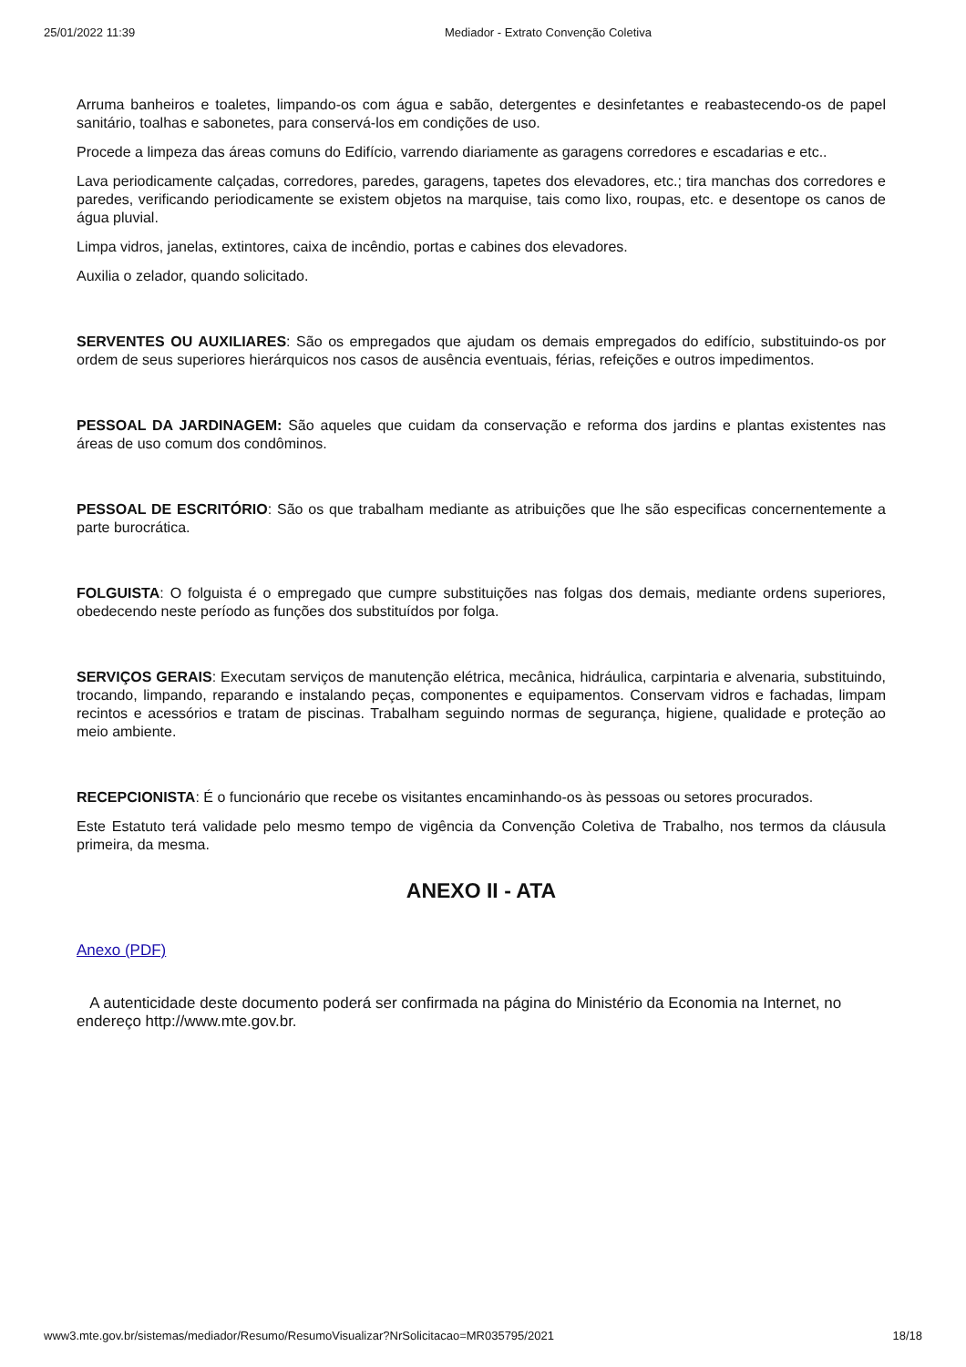25/01/2022 11:39 Mediador - Extrato Convenção Coletiva
Arruma banheiros e toaletes, limpando-os com água e sabão, detergentes e desinfetantes e reabastecendo-os de papel sanitário, toalhas e sabonetes, para conservá-los em condições de uso.
Procede a limpeza das áreas comuns do Edifício, varrendo diariamente as garagens corredores e escadarias e etc..
Lava periodicamente calçadas, corredores, paredes, garagens, tapetes dos elevadores, etc.; tira manchas dos corredores e paredes, verificando periodicamente se existem objetos na marquise, tais como lixo, roupas, etc. e desentope os canos de água pluvial.
Limpa vidros, janelas, extintores, caixa de incêndio, portas e cabines dos elevadores.
Auxilia o zelador, quando solicitado.
SERVENTES OU AUXILIARES: São os empregados que ajudam os demais empregados do edifício, substituindo-os por ordem de seus superiores hierárquicos nos casos de ausência eventuais, férias, refeições e outros impedimentos.
PESSOAL DA JARDINAGEM: São aqueles que cuidam da conservação e reforma dos jardins e plantas existentes nas áreas de uso comum dos condôminos.
PESSOAL DE ESCRITÓRIO: São os que trabalham mediante as atribuições que lhe são especificas concernentemente a parte burocrática.
FOLGUISTA: O folguista é o empregado que cumpre substituições nas folgas dos demais, mediante ordens superiores, obedecendo neste período as funções dos substituídos por folga.
SERVIÇOS GERAIS: Executam serviços de manutenção elétrica, mecânica, hidráulica, carpintaria e alvenaria, substituindo, trocando, limpando, reparando e instalando peças, componentes e equipamentos. Conservam vidros e fachadas, limpam recintos e acessórios e tratam de piscinas. Trabalham seguindo normas de segurança, higiene, qualidade e proteção ao meio ambiente.
RECEPCIONISTA: É o funcionário que recebe os visitantes encaminhando-os às pessoas ou setores procurados.
Este Estatuto terá validade pelo mesmo tempo de vigência da Convenção Coletiva de Trabalho, nos termos da cláusula primeira, da mesma.
ANEXO II - ATA
Anexo (PDF)
A autenticidade deste documento poderá ser confirmada na página do Ministério da Economia na Internet, no endereço http://www.mte.gov.br.
www3.mte.gov.br/sistemas/mediador/Resumo/ResumoVisualizar?NrSolicitacao=MR035795/2021 18/18